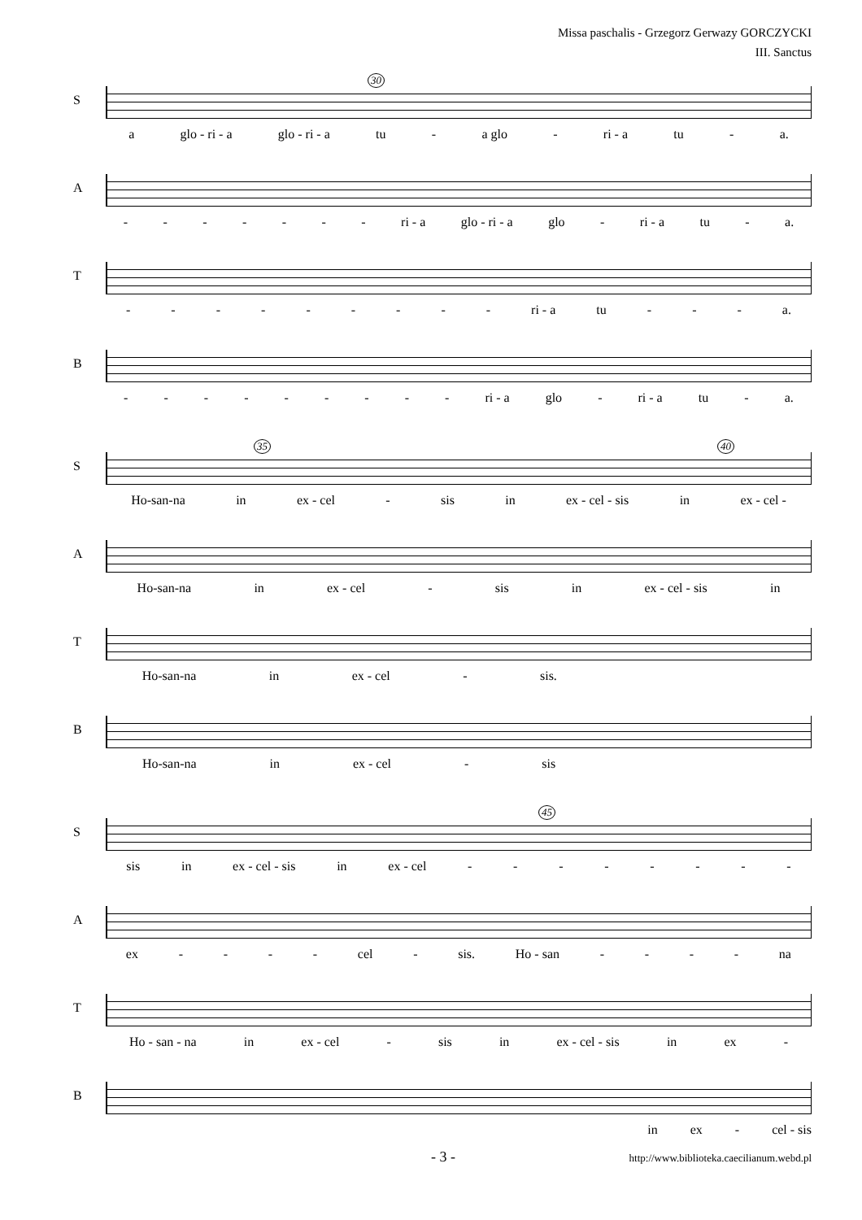Missa paschalis - Grzegorz Gerwazy GORCZYCKI
III. Sanctus
S
30
a glo - ri - a glo - ri - a tu - a glo - ri - a tu - a.
A
- - - - - - - ri - a glo - ri - a glo - ri - a tu - a.
T
- - - - - - - - - ri - a tu - - - a.
B
- - - - - - - - - ri - a glo - ri - a tu - a.
S
35 40
Ho-san-na in ex - cel - sis in ex - cel - sis in ex - cel -
A
Ho-san-na in ex - cel - sis in ex - cel - sis in
T
Ho-san-na in ex - cel - sis.
B
Ho-san-na in ex - cel - sis
S
45
sis in ex - cel - sis in ex - cel - - - - - - - -
A
ex - - - - cel - sis. Ho - san - - - - na
T
Ho - san - na in ex - cel - sis in ex - cel - sis in ex -
B
in ex - cel - sis
- 3 - http://www.biblioteka.caecilianum.webd.pl